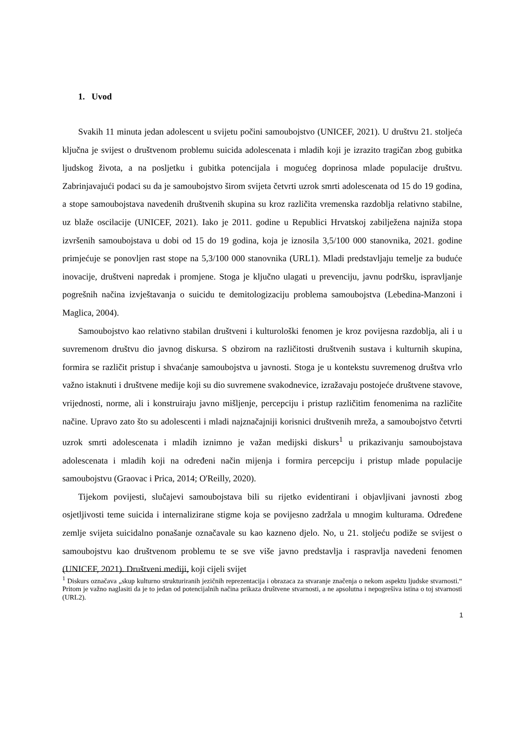1. Uvod
Svakih 11 minuta jedan adolescent u svijetu počini samoubojstvo (UNICEF, 2021). U društvu 21. stoljeća ključna je svijest o društvenom problemu suicida adolescenata i mladih koji je izrazito tragičan zbog gubitka ljudskog života, a na posljetku i gubitka potencijala i mogućeg doprinosa mlade populacije društvu. Zabrinjavajući podaci su da je samoubojstvo širom svijeta četvrti uzrok smrti adolescenata od 15 do 19 godina, a stope samoubojstava navedenih društvenih skupina su kroz različita vremenska razdoblja relativno stabilne, uz blaže oscilacije (UNICEF, 2021). Iako je 2011. godine u Republici Hrvatskoj zabilježena najniža stopa izvršenih samoubojstava u dobi od 15 do 19 godina, koja je iznosila 3,5/100 000 stanovnika, 2021. godine primjećuje se ponovljen rast stope na 5,3/100 000 stanovnika (URL1). Mladi predstavljaju temelje za buduće inovacije, društveni napredak i promjene. Stoga je ključno ulagati u prevenciju, javnu podršku, ispravljanje pogrešnih načina izvještavanja o suicidu te demitologizaciju problema samoubojstva (Lebedina-Manzoni i Maglica, 2004).
Samoubojstvo kao relativno stabilan društveni i kulturološki fenomen je kroz povijesna razdoblja, ali i u suvremenom društvu dio javnog diskursa. S obzirom na različitosti društvenih sustava i kulturnih skupina, formira se različit pristup i shvaćanje samoubojstva u javnosti. Stoga je u kontekstu suvremenog društva vrlo važno istaknuti i društvene medije koji su dio suvremene svakodnevice, izražavaju postojeće društvene stavove, vrijednosti, norme, ali i konstruiraju javno mišljenje, percepciju i pristup različitim fenomenima na različite načine. Upravo zato što su adolescenti i mladi najznačajniji korisnici društvenih mreža, a samoubojstvo četvrti uzrok smrti adolescenata i mladih iznimno je važan medijski diskurs<sup>1</sup> u prikazivanju samoubojstava adolescenata i mladih koji na određeni način mijenja i formira percepciju i pristup mlade populacije samoubojstvu (Graovac i Prica, 2014; O'Reilly, 2020).
Tijekom povijesti, slučajevi samoubojstava bili su rijetko evidentirani i objavljivani javnosti zbog osjetljivosti teme suicida i internalizirane stigme koja se povijesno zadržala u mnogim kulturama. Određene zemlje svijeta suicidalno ponašanje označavale su kao kazneno djelo. No, u 21. stoljeću podiže se svijest o samoubojstvu kao društvenom problemu te se sve više javno predstavlja i raspravlja navedeni fenomen (UNICEF, 2021). Društveni mediji, koji cijeli svijet
<sup>1</sup> Diskurs označava „skup kulturno strukturiranih jezičnih reprezentacija i obrazaca za stvaranje značenja o nekom aspektu ljudske stvarnosti.“ Pritom je važno naglasiti da je to jedan od potencijalnih načina prikaza društvene stvarnosti, a ne apsolutna i nepogrešiva istina o toj stvarnosti (URL2).
1